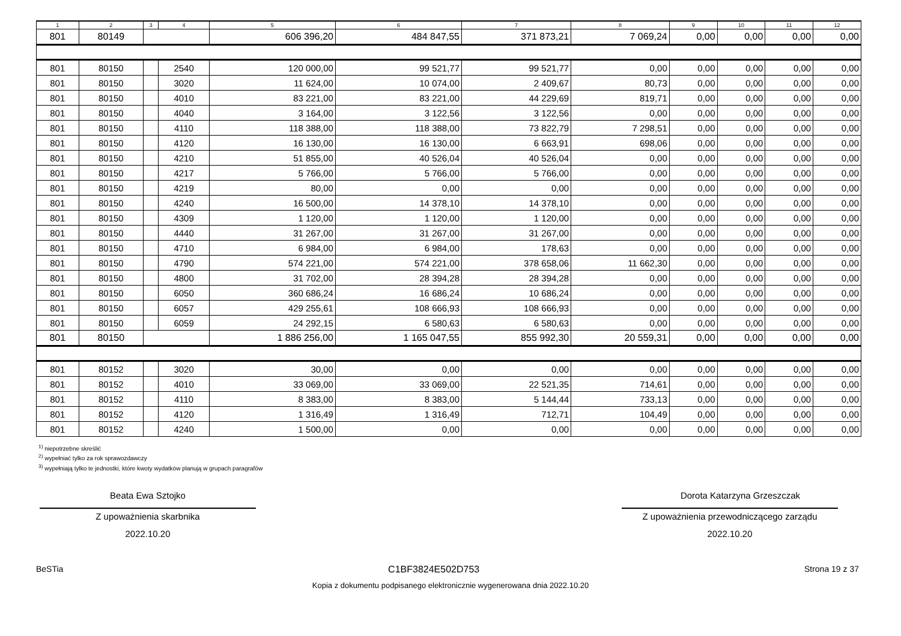| 1 | 2 | 3 | 4 | 5 | 6 | 7 | 8 | 9 | 10 | 11 | 12 |
| --- | --- | --- | --- | --- | --- | --- | --- | --- | --- | --- | --- |
| 801 | 80149 | | | 606 396,20 | 484 847,55 | 371 873,21 | 7 069,24 | 0,00 | 0,00 | 0,00 | 0,00 |
| 801 | 80150 | | 2540 | 120 000,00 | 99 521,77 | 99 521,77 | 0,00 | 0,00 | 0,00 | 0,00 | 0,00 |
| 801 | 80150 | | 3020 | 11 624,00 | 10 074,00 | 2 409,67 | 80,73 | 0,00 | 0,00 | 0,00 | 0,00 |
| 801 | 80150 | | 4010 | 83 221,00 | 83 221,00 | 44 229,69 | 819,71 | 0,00 | 0,00 | 0,00 | 0,00 |
| 801 | 80150 | | 4040 | 3 164,00 | 3 122,56 | 3 122,56 | 0,00 | 0,00 | 0,00 | 0,00 | 0,00 |
| 801 | 80150 | | 4110 | 118 388,00 | 118 388,00 | 73 822,79 | 7 298,51 | 0,00 | 0,00 | 0,00 | 0,00 |
| 801 | 80150 | | 4120 | 16 130,00 | 16 130,00 | 6 663,91 | 698,06 | 0,00 | 0,00 | 0,00 | 0,00 |
| 801 | 80150 | | 4210 | 51 855,00 | 40 526,04 | 40 526,04 | 0,00 | 0,00 | 0,00 | 0,00 | 0,00 |
| 801 | 80150 | | 4217 | 5 766,00 | 5 766,00 | 5 766,00 | 0,00 | 0,00 | 0,00 | 0,00 | 0,00 |
| 801 | 80150 | | 4219 | 80,00 | 0,00 | 0,00 | 0,00 | 0,00 | 0,00 | 0,00 | 0,00 |
| 801 | 80150 | | 4240 | 16 500,00 | 14 378,10 | 14 378,10 | 0,00 | 0,00 | 0,00 | 0,00 | 0,00 |
| 801 | 80150 | | 4309 | 1 120,00 | 1 120,00 | 1 120,00 | 0,00 | 0,00 | 0,00 | 0,00 | 0,00 |
| 801 | 80150 | | 4440 | 31 267,00 | 31 267,00 | 31 267,00 | 0,00 | 0,00 | 0,00 | 0,00 | 0,00 |
| 801 | 80150 | | 4710 | 6 984,00 | 6 984,00 | 178,63 | 0,00 | 0,00 | 0,00 | 0,00 | 0,00 |
| 801 | 80150 | | 4790 | 574 221,00 | 574 221,00 | 378 658,06 | 11 662,30 | 0,00 | 0,00 | 0,00 | 0,00 |
| 801 | 80150 | | 4800 | 31 702,00 | 28 394,28 | 28 394,28 | 0,00 | 0,00 | 0,00 | 0,00 | 0,00 |
| 801 | 80150 | | 6050 | 360 686,24 | 16 686,24 | 10 686,24 | 0,00 | 0,00 | 0,00 | 0,00 | 0,00 |
| 801 | 80150 | | 6057 | 429 255,61 | 108 666,93 | 108 666,93 | 0,00 | 0,00 | 0,00 | 0,00 | 0,00 |
| 801 | 80150 | | 6059 | 24 292,15 | 6 580,63 | 6 580,63 | 0,00 | 0,00 | 0,00 | 0,00 | 0,00 |
| 801 | 80150 | | | 1 886 256,00 | 1 165 047,55 | 855 992,30 | 20 559,31 | 0,00 | 0,00 | 0,00 | 0,00 |
| 801 | 80152 | | 3020 | 30,00 | 0,00 | 0,00 | 0,00 | 0,00 | 0,00 | 0,00 | 0,00 |
| 801 | 80152 | | 4010 | 33 069,00 | 33 069,00 | 22 521,35 | 714,61 | 0,00 | 0,00 | 0,00 | 0,00 |
| 801 | 80152 | | 4110 | 8 383,00 | 8 383,00 | 5 144,44 | 733,13 | 0,00 | 0,00 | 0,00 | 0,00 |
| 801 | 80152 | | 4120 | 1 316,49 | 1 316,49 | 712,71 | 104,49 | 0,00 | 0,00 | 0,00 | 0,00 |
| 801 | 80152 | | 4240 | 1 500,00 | 0,00 | 0,00 | 0,00 | 0,00 | 0,00 | 0,00 | 0,00 |
<sup>1)</sup> niepotrzebne skreślić
<sup>2)</sup> wypełniać tylko za rok sprawozdawczy
<sup>3)</sup> wypełniają tylko te jednostki, które kwoty wydatków planują w grupach paragrafów
Beata Ewa Sztojko
Z upoważnienia skarbnika
2022.10.20
Dorota Katarzyna Grzeszczak
Z upoważnienia przewodniczącego zarządu
2022.10.20
BeSTia C1BF3824E502D753 Strona 19 z 37
Kopia z dokumentu podpisanego elektronicznie wygenerowana dnia 2022.10.20